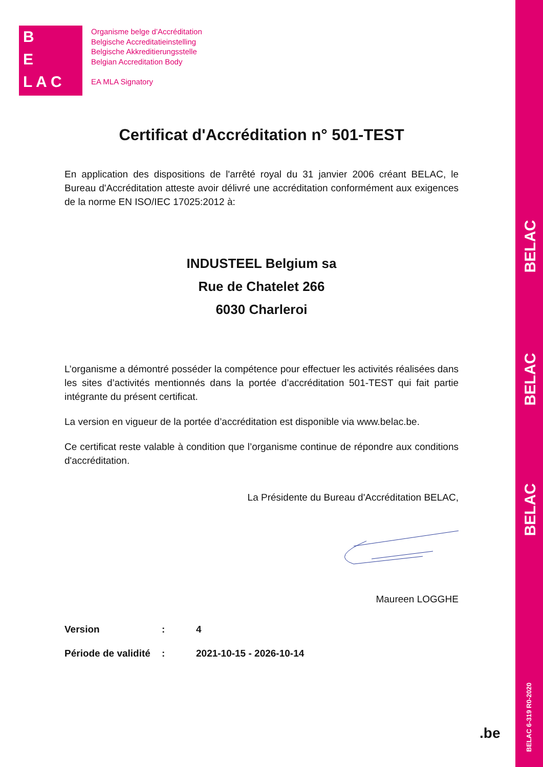B
E
L A C
Organisme belge d’Accréditation
Belgische Accreditatieinstelling
Belgische Akkreditierungsstelle
Belgian Accreditation Body
EA MLA Signatory
Certificat d'Accréditation n° 501-TEST
En application des dispositions de l'arrêté royal du 31 janvier 2006 créant BELAC, le Bureau d'Accréditation atteste avoir délivré une accréditation conformément aux exigences de la norme EN ISO/IEC 17025:2012 à:
INDUSTEEL Belgium sa
Rue de Chatelet 266
6030 Charleroi
L’organisme a démontré posséder la compétence pour effectuer les activités réalisées dans les sites d’activités mentionnés dans la portée d’accréditation 501-TEST qui fait partie intégrante du présent certificat.
La version en vigueur de la portée d’accréditation est disponible via www.belac.be.
Ce certificat reste valable à condition que l’organisme continue de répondre aux conditions d'accréditation.
La Présidente du Bureau d'Accréditation BELAC,
Maureen LOGGHE
| Version | : | 4 |
| Période de validité | : | 2021-10-15 - 2026-10-14 |
BELAC
BELAC
BELAC
BELAC 6-319 R0-2020
.be